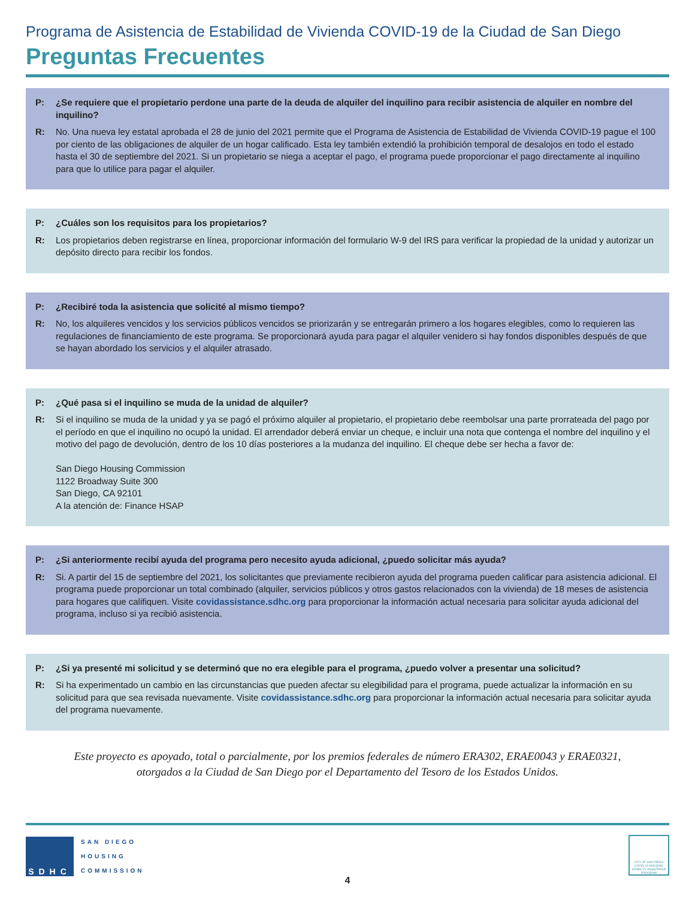Programa de Asistencia de Estabilidad de Vivienda COVID-19 de la Ciudad de San Diego
Preguntas Frecuentes
P: ¿Se requiere que el propietario perdone una parte de la deuda de alquiler del inquilino para recibir asistencia de alquiler en nombre del inquilino?
R: No. Una nueva ley estatal aprobada el 28 de junio del 2021 permite que el Programa de Asistencia de Estabilidad de Vivienda COVID-19 pague el 100 por ciento de las obligaciones de alquiler de un hogar calificado. Esta ley también extendió la prohibición temporal de desalojos en todo el estado hasta el 30 de septiembre del 2021. Si un propietario se niega a aceptar el pago, el programa puede proporcionar el pago directamente al inquilino para que lo utilice para pagar el alquiler.
P: ¿Cuáles son los requisitos para los propietarios?
R: Los propietarios deben registrarse en línea, proporcionar información del formulario W-9 del IRS para verificar la propiedad de la unidad y autorizar un depósito directo para recibir los fondos.
P: ¿Recibiré toda la asistencia que solicité al mismo tiempo?
R: No, los alquileres vencidos y los servicios públicos vencidos se priorizarán y se entregarán primero a los hogares elegibles, como lo requieren las regulaciones de financiamiento de este programa. Se proporcionará ayuda para pagar el alquiler venidero si hay fondos disponibles después de que se hayan abordado los servicios y el alquiler atrasado.
P: ¿Qué pasa si el inquilino se muda de la unidad de alquiler?
R: Si el inquilino se muda de la unidad y ya se pagó el próximo alquiler al propietario, el propietario debe reembolsar una parte prorrateada del pago por el período en que el inquilino no ocupó la unidad. El arrendador deberá enviar un cheque, e incluir una nota que contenga el nombre del inquilino y el motivo del pago de devolución, dentro de los 10 días posteriores a la mudanza del inquilino. El cheque debe ser hecha a favor de:
San Diego Housing Commission
1122 Broadway Suite 300
San Diego, CA 92101
A la atención de: Finance HSAP
P: ¿Si anteriormente recibí ayuda del programa pero necesito ayuda adicional, ¿puedo solicitar más ayuda?
R: Si. A partir del 15 de septiembre del 2021, los solicitantes que previamente recibieron ayuda del programa pueden calificar para asistencia adicional. El programa puede proporcionar un total combinado (alquiler, servicios públicos y otros gastos relacionados con la vivienda) de 18 meses de asistencia para hogares que califiquen. Visite covidassistance.sdhc.org para proporcionar la información actual necesaria para solicitar ayuda adicional del programa, incluso si ya recibió asistencia.
P: ¿Si ya presenté mi solicitud y se determinó que no era elegible para el programa, ¿puedo volver a presentar una solicitud?
R: Si ha experimentado un cambio en las circunstancias que pueden afectar su elegibilidad para el programa, puede actualizar la información en su solicitud para que sea revisada nuevamente. Visite covidassistance.sdhc.org para proporcionar la información actual necesaria para solicitar ayuda del programa nuevamente.
Este proyecto es apoyado, total o parcialmente, por los premios federales de número ERA302, ERAE0043 y ERAE0321,
otorgados a la Ciudad de San Diego por el Departamento del Tesoro de los Estados Unidos.
SDHC
SAN DIEGO
HOUSING
COMMISSION
CITY OF SAN DIEGO COVID-19 HOUSING STABILITY ASSISTANCE PROGRAM
4